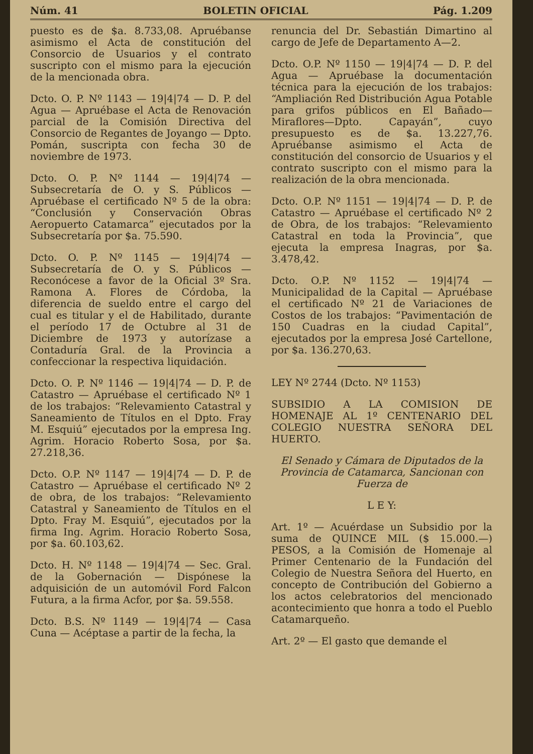Núm. 41 BOLETIN OFICIAL Pág. 1.209
puesto es de $a. 8.733,08. Apruébanse asimismo el Acta de constitución del Consorcio de Usuarios y el contrato suscripto con el mismo para la ejecución de la mencionada obra.
Dcto. O. P. Nº 1143 — 19|4|74 — D. P. del Agua — Apruébase el Acta de Renovación parcial de la Comisión Directiva del Consorcio de Regantes de Joyango — Dpto. Pomán, suscripta con fecha 30 de noviembre de 1973.
Dcto. O. P. Nº 1144 — 19|4|74 — Subsecretaría de O. y S. Públicos — Apruébase el certificado Nº 5 de la obra: “Conclusión y Conservación Obras Aeropuerto Catamarca” ejecutados por la Subsecretaría por $a. 75.590.
Dcto. O. P. Nº 1145 — 19|4|74 — Subsecretaría de O. y S. Públicos — Reconócese a favor de la Oficial 3º Sra. Ramona A. Flores de Córdoba, la diferencia de sueldo entre el cargo del cual es titular y el de Habilitado, durante el período 17 de Octubre al 31 de Diciembre de 1973 y autorízase a Contaduría Gral. de la Provincia a confeccionar la respectiva liquidación.
Dcto. O. P. Nº 1146 — 19|4|74 — D. P. de Catastro — Apruébase el certificado Nº 1 de los trabajos: “Relevamiento Catastral y Saneamiento de Títulos en el Dpto. Fray M. Esquiú” ejecutados por la empresa Ing. Agrim. Horacio Roberto Sosa, por $a. 27.218,36.
Dcto. O.P. Nº 1147 — 19|4|74 — D. P. de Catastro — Apruébase el certificado Nº 2 de obra, de los trabajos: “Relevamiento Catastral y Saneamiento de Títulos en el Dpto. Fray M. Esquiú”, ejecutados por la firma Ing. Agrim. Horacio Roberto Sosa, por $a. 60.103,62.
Dcto. H. Nº 1148 — 19|4|74 — Sec. Gral. de la Gobernación — Dispónese la adquisición de un automóvil Ford Falcon Futura, a la firma Acfor, por $a. 59.558.
Dcto. B.S. Nº 1149 — 19|4|74 — Casa Cuna — Acéptase a partir de la fecha, la
renuncia del Dr. Sebastián Dimartino al cargo de Jefe de Departamento A—2.
Dcto. O.P. Nº 1150 — 19|4|74 — D. P. del Agua — Apruébase la documentación técnica para la ejecución de los trabajos: “Ampliación Red Distribución Agua Potable para grifos públicos en El Bañado—Miraflores—Dpto. Capayán”, cuyo presupuesto es de $a. 13.227,76. Apruébanse asimismo el Acta de constitución del consorcio de Usuarios y el contrato suscripto con el mismo para la realización de la obra mencionada.
Dcto. O.P. Nº 1151 — 19|4|74 — D. P. de Catastro — Apruébase el certificado Nº 2 de Obra, de los trabajos: “Relevamiento Catastral en toda la Provincia”, que ejecuta la empresa Inagras, por $a. 3.478,42.
Dcto. O.P. Nº 1152 — 19|4|74 — Municipalidad de la Capital — Apruébase el certificado Nº 21 de Variaciones de Costos de los trabajos: “Pavimentación de 150 Cuadras en la ciudad Capital”, ejecutados por la empresa José Cartellone, por $a. 136.270,63.
LEY Nº 2744 (Dcto. Nº 1153)
SUBSIDIO A LA COMISION DE HOMENAJE AL 1º CENTENARIO DEL COLEGIO NUESTRA SEÑORA DEL HUERTO.
El Senado y Cámara de Diputados de la Provincia de Catamarca, Sancionan con Fuerza de
L E Y:
Art. 1º — Acuérdase un Subsidio por la suma de QUINCE MIL ($ 15.000.—) PESOS, a la Comisión de Homenaje al Primer Centenario de la Fundación del Colegio de Nuestra Señora del Huerto, en concepto de Contribución del Gobierno a los actos celebratorios del mencionado acontecimiento que honra a todo el Pueblo Catamarqueño.
Art. 2º — El gasto que demande el